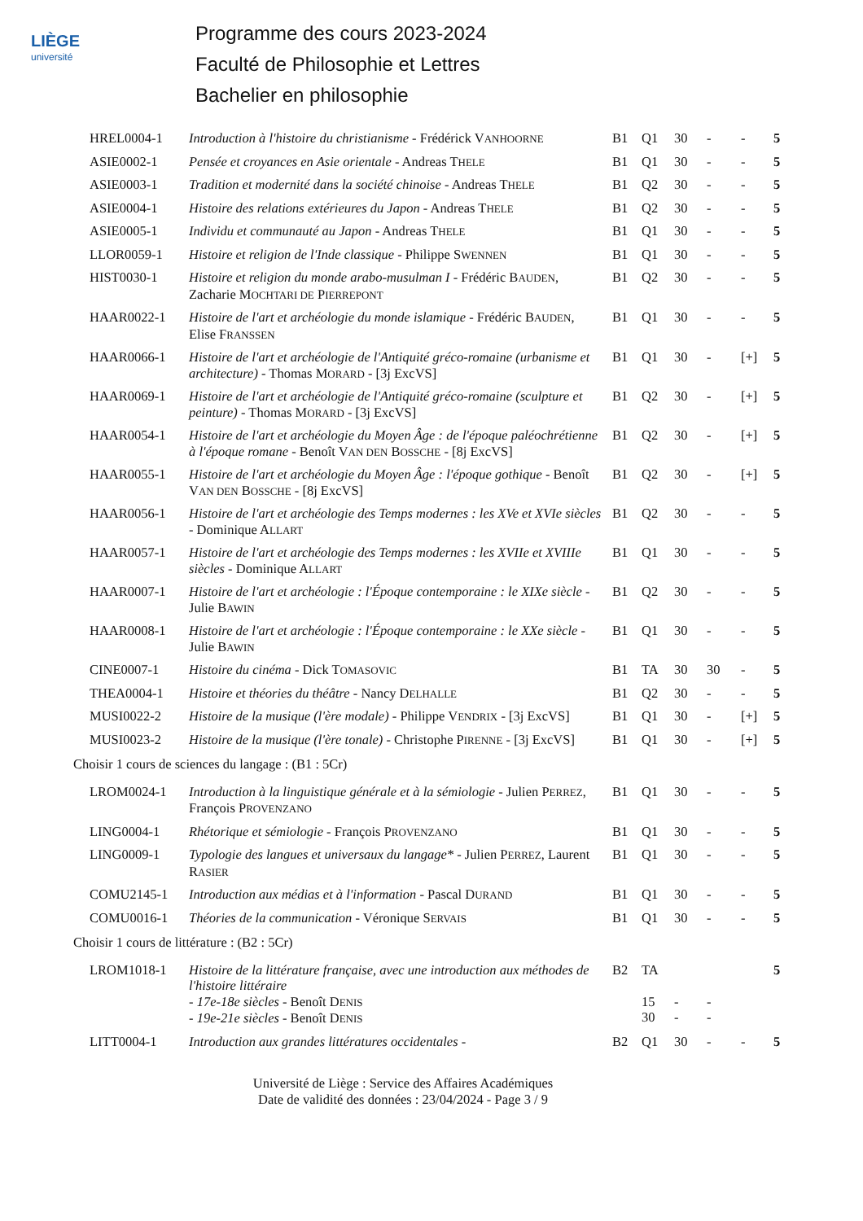LIÈGE
université
Programme des cours 2023-2024
Faculté de Philosophie et Lettres
Bachelier en philosophie
| HREL0004-1 | Introduction à l'histoire du christianisme - Frédérick V ANHOORNE | B1 | Q1 | 30 | - | - | 5 |
| ASIE0002-1 | Pensée et croyances en Asie orientale - Andreas T HELE | B1 | Q1 | 30 | - | - | 5 |
| ASIE0003-1 | Tradition et modernité dans la société chinoise - Andreas T HELE | B1 | Q2 | 30 | - | - | 5 |
| ASIE0004-1 | Histoire des relations extérieures du Japon - Andreas T HELE | B1 | Q2 | 30 | - | - | 5 |
| ASIE0005-1 | Individu et communauté au Japon - Andreas T HELE | B1 | Q1 | 30 | - | - | 5 |
| LLOR0059-1 | Histoire et religion de l'Inde classique - Philippe S WENNEN | B1 | Q1 | 30 | - | - | 5 |
| HIST0030-1 | Histoire et religion du monde arabo-musulman I - Frédéric B AUDEN , Zacharie M OCHTARI DE P IERREPONT | B1 | Q2 | 30 | - | - | 5 |
| HAAR0022-1 | Histoire de l'art et archéologie du monde islamique - Frédéric B AUDEN , Elise F RANSSEN | B1 | Q1 | 30 | - | - | 5 |
| HAAR0066-1 | Histoire de l'art et archéologie de l'Antiquité gréco-romaine (urbanisme et architecture) - Thomas M ORARD - [3j ExcVS] | B1 | Q1 | 30 | - | [+] | 5 |
| HAAR0069-1 | Histoire de l'art et archéologie de l'Antiquité gréco-romaine (sculpture et peinture) - Thomas M ORARD - [3j ExcVS] | B1 | Q2 | 30 | - | [+] | 5 |
| HAAR0054-1 | Histoire de l'art et archéologie du Moyen Âge : de l'époque paléochrétienne à l'époque romane - Benoît V AN DEN B OSSCHE - [8j ExcVS] | B1 | Q2 | 30 | - | [+] | 5 |
| HAAR0055-1 | Histoire de l'art et archéologie du Moyen Âge : l'époque gothique - Benoît V AN DEN B OSSCHE - [8j ExcVS] | B1 | Q2 | 30 | - | [+] | 5 |
| HAAR0056-1 | Histoire de l'art et archéologie des Temps modernes : les XVe et XVIe siècles - Dominique A LLART | B1 | Q2 | 30 | - | - | 5 |
| HAAR0057-1 | Histoire de l'art et archéologie des Temps modernes : les XVIIe et XVIIIe siècles - Dominique A LLART | B1 | Q1 | 30 | - | - | 5 |
| HAAR0007-1 | Histoire de l'art et archéologie : l'Époque contemporaine : le XIXe siècle - Julie B AWIN | B1 | Q2 | 30 | - | - | 5 |
| HAAR0008-1 | Histoire de l'art et archéologie : l'Époque contemporaine : le XXe siècle - Julie B AWIN | B1 | Q1 | 30 | - | - | 5 |
| CINE0007-1 | Histoire du cinéma - Dick T OMASOVIC | B1 | TA | 30 | 30 | - | 5 |
| THEA0004-1 | Histoire et théories du théâtre - Nancy D ELHALLE | B1 | Q2 | 30 | - | - | 5 |
| MUSI0022-2 | Histoire de la musique (l'ère modale) - Philippe V ENDRIX - [3j ExcVS] | B1 | Q1 | 30 | - | [+] | 5 |
| MUSI0023-2 | Histoire de la musique (l'ère tonale) - Christophe P IRENNE - [3j ExcVS] | B1 | Q1 | 30 | - | [+] | 5 |
| Choisir 1 cours de sciences du langage : (B1 : 5Cr) | | | | | | | |
| LROM0024-1 | Introduction à la linguistique générale et à la sémiologie - Julien P ERREZ , François P ROVENZANO | B1 | Q1 | 30 | - | - | 5 |
| LING0004-1 | Rhétorique et sémiologie - François P ROVENZANO | B1 | Q1 | 30 | - | - | 5 |
| LING0009-1 | Typologie des langues et universaux du langage* - Julien P ERREZ , Laurent R ASIER | B1 | Q1 | 30 | - | - | 5 |
| COMU2145-1 | Introduction aux médias et à l'information - Pascal D URAND | B1 | Q1 | 30 | - | - | 5 |
| COMU0016-1 | Théories de la communication - Véronique S ERVAIS | B1 | Q1 | 30 | - | - | 5 |
| Choisir 1 cours de littérature : (B2 : 5Cr) | | | | | | | |
| LROM1018-1 | Histoire de la littérature française, avec une introduction aux méthodes de l'histoire littéraire - 17e-18e siècles - Benoît D ENIS - 19e-21e siècles - Benoît D ENIS | B2 | TA 15 30 | - - | - - | | 5 |
| LITT0004-1 | Introduction aux grandes littératures occidentales - | B2 | Q1 | 30 | - | - | 5 |
Université de Liège : Service des Affaires Académiques
Date de validité des données : 23/04/2024 - Page 3 / 9